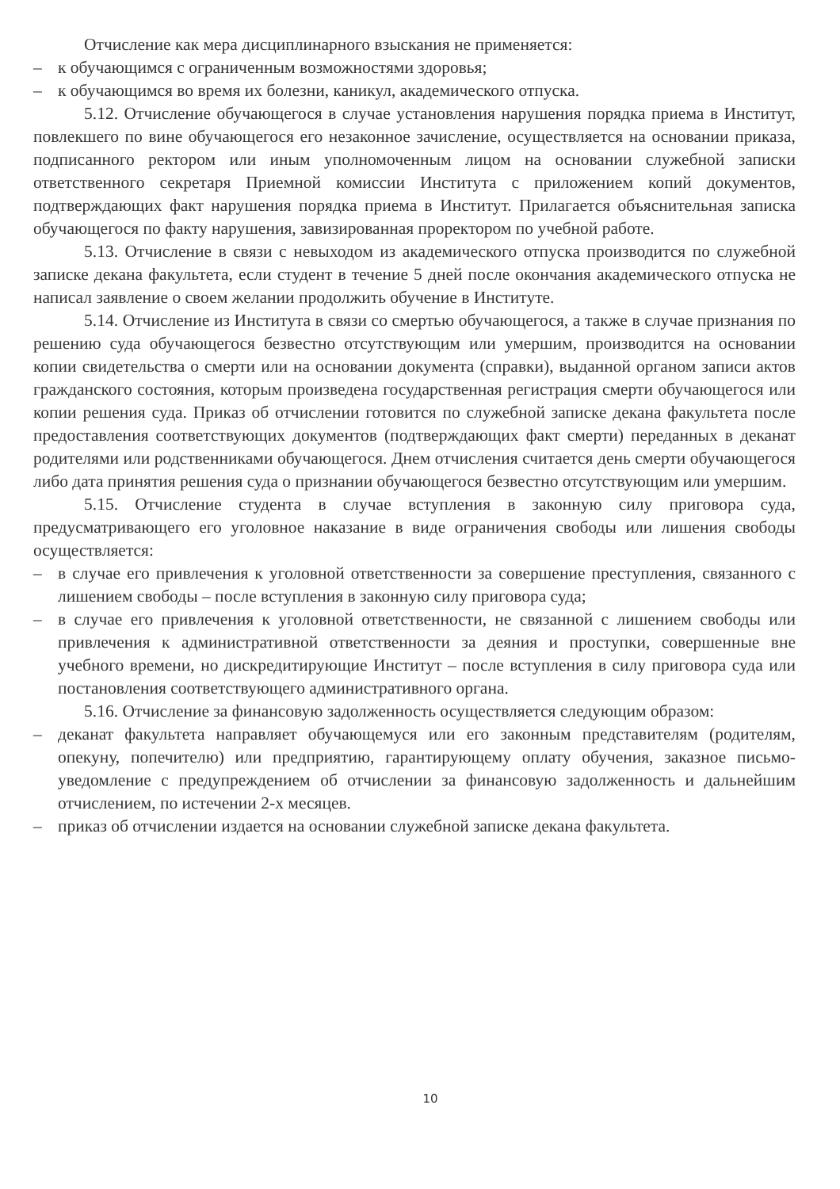Отчисление как мера дисциплинарного взыскания не применяется:
– к обучающимся с ограниченным возможностями здоровья;
– к обучающимся во время их болезни, каникул, академического отпуска.
5.12. Отчисление обучающегося в случае установления нарушения порядка приема в Институт, повлекшего по вине обучающегося его незаконное зачисление, осуществляется на основании приказа, подписанного ректором или иным уполномоченным лицом на основании служебной записки ответственного секретаря Приемной комиссии Института с приложением копий документов, подтверждающих факт нарушения порядка приема в Институт. Прилагается объяснительная записка обучающегося по факту нарушения, завизированная проректором по учебной работе.
5.13. Отчисление в связи с невыходом из академического отпуска производится по служебной записке декана факультета, если студент в течение 5 дней после окончания академического отпуска не написал заявление о своем желании продолжить обучение в Институте.
5.14. Отчисление из Института в связи со смертью обучающегося, а также в случае признания по решению суда обучающегося безвестно отсутствующим или умершим, производится на основании копии свидетельства о смерти или на основании документа (справки), выданной органом записи актов гражданского состояния, которым произведена государственная регистрация смерти обучающегося или копии решения суда. Приказ об отчислении готовится по служебной записке декана факультета после предоставления соответствующих документов (подтверждающих факт смерти) переданных в деканат родителями или родственниками обучающегося. Днем отчисления считается день смерти обучающегося либо дата принятия решения суда о признании обучающегося безвестно отсутствующим или умершим.
5.15. Отчисление студента в случае вступления в законную силу приговора суда, предусматривающего его уголовное наказание в виде ограничения свободы или лишения свободы осуществляется:
– в случае его привлечения к уголовной ответственности за совершение преступления, связанного с лишением свободы – после вступления в законную силу приговора суда;
– в случае его привлечения к уголовной ответственности, не связанной с лишением свободы или привлечения к административной ответственности за деяния и проступки, совершенные вне учебного времени, но дискредитирующие Институт – после вступления в силу приговора суда или постановления соответствующего административного органа.
5.16. Отчисление за финансовую задолженность осуществляется следующим образом:
– деканат факультета направляет обучающемуся или его законным представителям (родителям, опекуну, попечителю) или предприятию, гарантирующему оплату обучения, заказное письмо-уведомление с предупреждением об отчислении за финансовую задолженность и дальнейшим отчислением, по истечении 2-х месяцев.
– приказ об отчислении издается на основании служебной записке декана факультета.
10